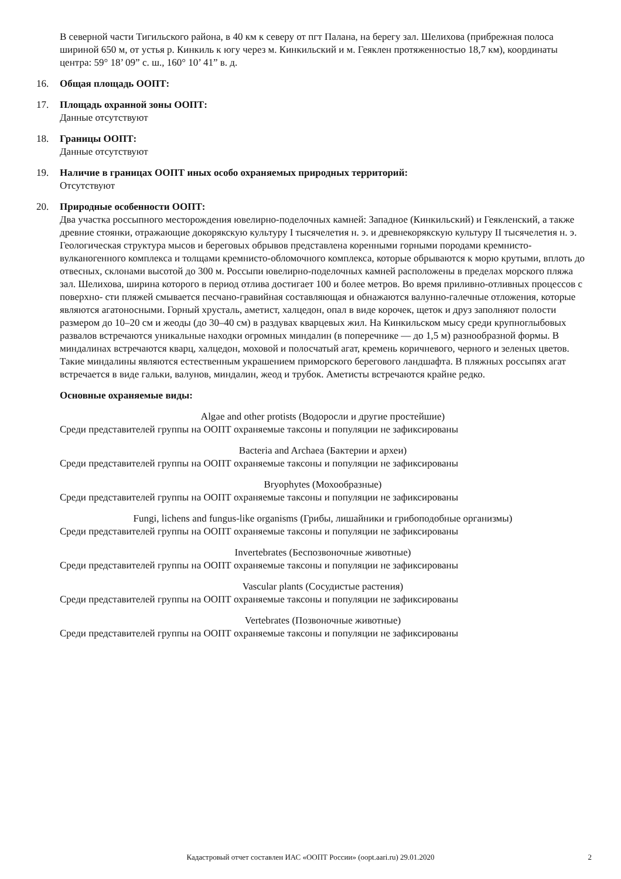В северной части Тигильского района, в 40 км к северу от пгт Палана, на берегу зал. Шелихова (прибрежная полоса шириной 650 м, от устья р. Кинкиль к югу через м. Кинкильский и м. Геяклен протяженностью 18,7 км), координаты центра: 59° 18’ 09” с. ш., 160° 10’ 41” в. д.
16. Общая площадь ООПТ:
17. Площадь охранной зоны ООПТ:
Данные отсутствуют
18. Границы ООПТ:
Данные отсутствуют
19. Наличие в границах ООПТ иных особо охраняемых природных территорий:
Отсутствуют
20. Природные особенности ООПТ:
Два участка россыпного месторождения ювелирно-поделочных камней: Западное (Кинкильский) и Геякленский, а также древние стоянки, отражающие докорякскую культуру I тысячелетия н. э. и древнекорякскую культуру II тысячелетия н. э.
Геологическая структура мысов и береговых обрывов представлена коренными горными породами кремнисто-вулканогенного комплекса и толщами кремнисто-обломочного комплекса, которые обрываются к морю крутыми, вплоть до отвесных, склонами высотой до 300 м. Россыпи ювелирно-поделочных камней расположены в пределах морского пляжа зал. Шелихова, ширина которого в период отлива достигает 100 и более метров. Во время приливно-отливных процессов с поверхно- сти пляжей смывается песчано-гравийная составляющая и обнажаются валунно-галечные отложения, которые являются агатоносными. Горный хрусталь, аметист, халцедон, опал в виде корочек, щеток и друз заполняют полости размером до 10–20 см и жеоды (до 30–40 см) в раздувах кварцевых жил. На Кинкильском мысу среди крупноглыбовых развалов встречаются уникальные находки огромных миндалин (в поперечнике — до 1,5 м) разнообразной формы. В миндалинах встречаются кварц, халцедон, моховой и полосчатый агат, кремень коричневого, черного и зеленых цветов. Такие миндалины являются естественным украшением приморского берегового ландшафта. В пляжных россыпях агат встречается в виде гальки, валунов, миндалин, жеод и трубок. Аметисты встречаются крайне редко.
Основные охраняемые виды:
Algae and other protists (Водоросли и другие простейшие)
Среди представителей группы на ООПТ охраняемые таксоны и популяции не зафиксированы
Bacteria and Archaea (Бактерии и археи)
Среди представителей группы на ООПТ охраняемые таксоны и популяции не зафиксированы
Bryophytes (Мохообразные)
Среди представителей группы на ООПТ охраняемые таксоны и популяции не зафиксированы
Fungi, lichens and fungus-like organisms (Грибы, лишайники и грибоподобные организмы)
Среди представителей группы на ООПТ охраняемые таксоны и популяции не зафиксированы
Invertebrates (Беспозвоночные животные)
Среди представителей группы на ООПТ охраняемые таксоны и популяции не зафиксированы
Vascular plants (Сосудистые растения)
Среди представителей группы на ООПТ охраняемые таксоны и популяции не зафиксированы
Vertebrates (Позвоночные животные)
Среди представителей группы на ООПТ охраняемые таксоны и популяции не зафиксированы
Кадастровый отчет составлен ИАС «ООПТ России» (oopt.aari.ru) 29.01.2020 2